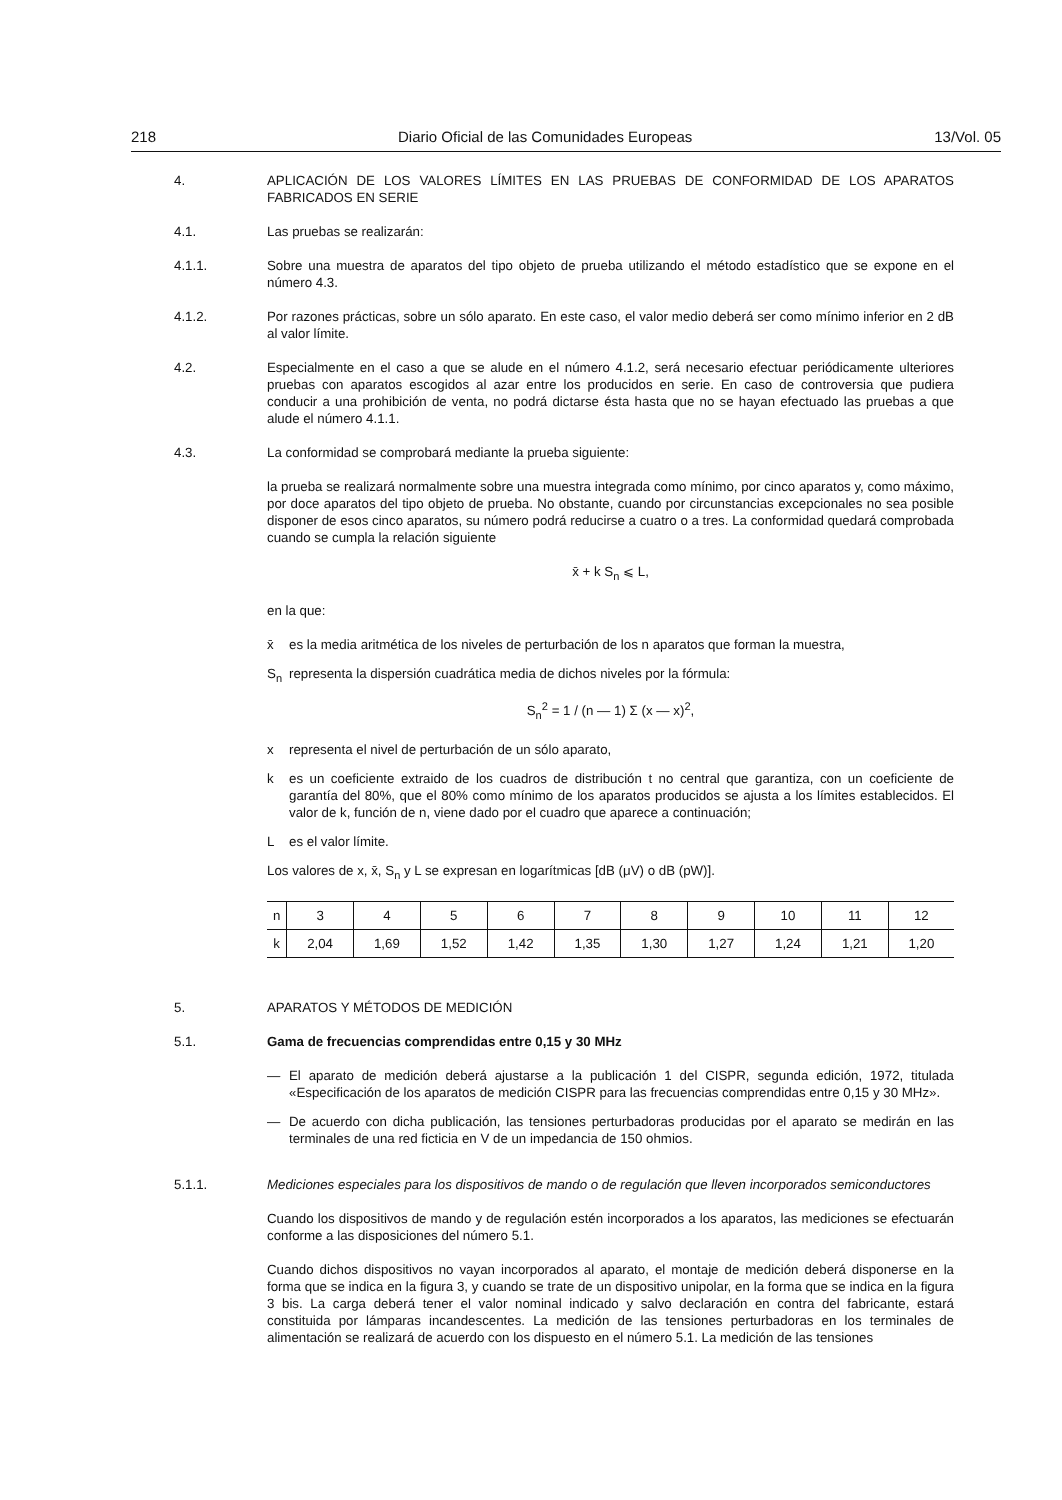218 Diario Oficial de las Comunidades Europeas 13/Vol. 05
4. APLICACIÓN DE LOS VALORES LÍMITES EN LAS PRUEBAS DE CONFORMIDAD DE LOS APARATOS FABRICADOS EN SERIE
4.1. Las pruebas se realizarán:
4.1.1. Sobre una muestra de aparatos del tipo objeto de prueba utilizando el método estadístico que se expone en el número 4.3.
4.1.2. Por razones prácticas, sobre un sólo aparato. En este caso, el valor medio deberá ser como mínimo inferior en 2 dB al valor límite.
4.2. Especialmente en el caso a que se alude en el número 4.1.2, será necesario efectuar periódicamente ulteriores pruebas con aparatos escogidos al azar entre los producidos en serie. En caso de controversia que pudiera conducir a una prohibición de venta, no podrá dictarse ésta hasta que no se hayan efectuado las pruebas a que alude el número 4.1.1.
4.3. La conformidad se comprobará mediante la prueba siguiente:
la prueba se realizará normalmente sobre una muestra integrada como mínimo, por cinco aparatos y, como máximo, por doce aparatos del tipo objeto de prueba. No obstante, cuando por circunstancias excepcionales no sea posible disponer de esos cinco aparatos, su número podrá reducirse a cuatro o a tres. La conformidad quedará comprobada cuando se cumpla la relación siguiente
x̄ + k S<sub>n</sub> ⩽ L,
en la que:
x̄ es la media aritmética de los niveles de perturbación de los n aparatos que forman la muestra,
S<sub>n</sub> representa la dispersión cuadrática media de dichos niveles por la fórmula:
S<sub>n</sub><sup>2</sup> = 1 / (n — 1) Σ (x — x)<sup>2</sup>,
x representa el nivel de perturbación de un sólo aparato,
k es un coeficiente extraido de los cuadros de distribución t no central que garantiza, con un coeficiente de garantía del 80%, que el 80% como mínimo de los aparatos producidos se ajusta a los límites establecidos. El valor de k, función de n, viene dado por el cuadro que aparece a continuación;
Les el valor límite.
Los valores de x, x̄, S<sub>n</sub> y L se expresan en logarítmicas [dB (μV) o dB (pW)].
| n | 3 | 4 | 5 | 6 | 7 | 8 | 9 | 10 | 11 | 12 |
| k | 2,04 | 1,69 | 1,52 | 1,42 | 1,35 | 1,30 | 1,27 | 1,24 | 1,21 | 1,20 |
5. APARATOS Y MÉTODOS DE MEDICIÓN
5.1. Gama de frecuencias comprendidas entre 0,15 y 30 MHz
— El aparato de medición deberá ajustarse a la publicación 1 del CISPR, segunda edición, 1972, titulada «Especificación de los aparatos de medición CISPR para las frecuencias comprendidas entre 0,15 y 30 MHz».
— De acuerdo con dicha publicación, las tensiones perturbadoras producidas por el aparato se medirán en las terminales de una red ficticia en V de un impedancia de 150 ohmios.
5.1.1. Mediciones especiales para los dispositivos de mando o de regulación que lleven incorporados semiconductores
Cuando los dispositivos de mando y de regulación estén incorporados a los aparatos, las mediciones se efectuarán conforme a las disposiciones del número 5.1.
Cuando dichos dispositivos no vayan incorporados al aparato, el montaje de medición deberá disponerse en la forma que se indica en la figura 3, y cuando se trate de un dispositivo unipolar, en la forma que se indica en la figura 3 bis. La carga deberá tener el valor nominal indicado y salvo declaración en contra del fabricante, estará constituida por lámparas incandescentes. La medición de las tensiones perturbadoras en los terminales de alimentación se realizará de acuerdo con los dispuesto en el número 5.1. La medición de las tensiones